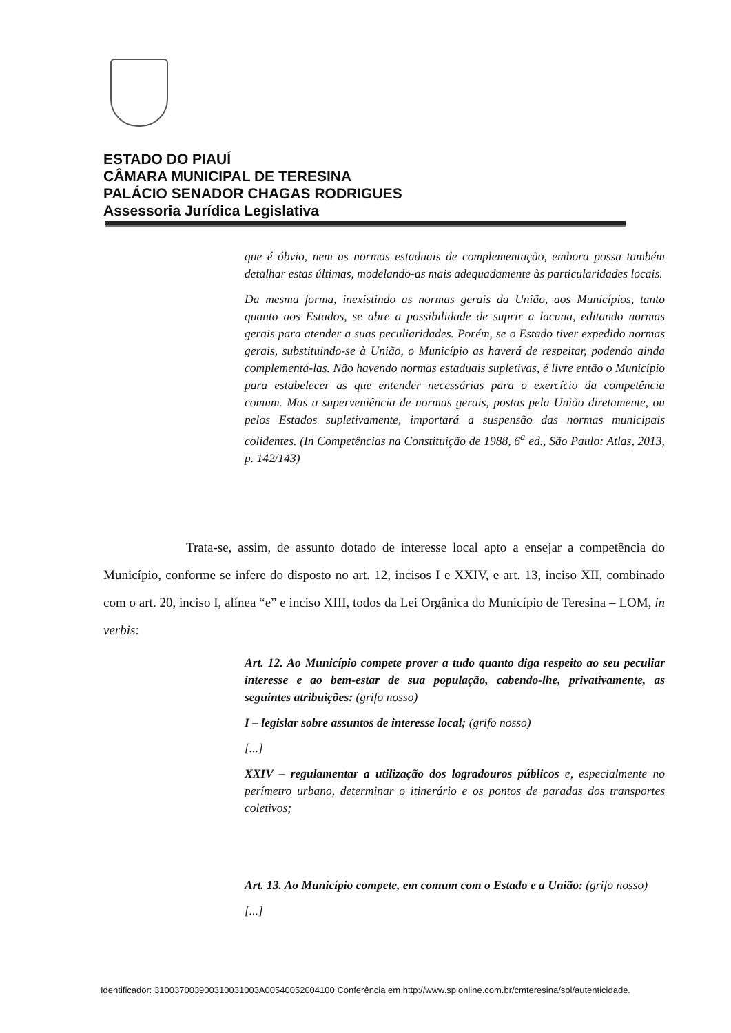ESTADO DO PIAUÍ
CÂMARA MUNICIPAL DE TERESINA
PALÁCIO SENADOR CHAGAS RODRIGUES
Assessoria Jurídica Legislativa
que é óbvio, nem as normas estaduais de complementação, embora possa também detalhar estas últimas, modelando-as mais adequadamente às particularidades locais.
Da mesma forma, inexistindo as normas gerais da União, aos Municípios, tanto quanto aos Estados, se abre a possibilidade de suprir a lacuna, editando normas gerais para atender a suas peculiaridades. Porém, se o Estado tiver expedido normas gerais, substituindo-se à União, o Município as haverá de respeitar, podendo ainda complementá-las. Não havendo normas estaduais supletivas, é livre então o Município para estabelecer as que entender necessárias para o exercício da competência comum. Mas a superveniência de normas gerais, postas pela União diretamente, ou pelos Estados supletivamente, importará a suspensão das normas municipais colidentes. (In Competências na Constituição de 1988, 6<sup>a</sup> ed., São Paulo: Atlas, 2013, p. 142/143)
Trata-se, assim, de assunto dotado de interesse local apto a ensejar a competência do Município, conforme se infere do disposto no art. 12, incisos I e XXIV, e art. 13, inciso XII, combinado com o art. 20, inciso I, alínea “e” e inciso XIII, todos da Lei Orgânica do Município de Teresina – LOM, in verbis:
Art. 12. Ao Município compete prover a tudo quanto diga respeito ao seu peculiar interesse e ao bem-estar de sua população, cabendo-lhe, privativamente, as seguintes atribuições: (grifo nosso)
I – legislar sobre assuntos de interesse local; (grifo nosso)
[...]
XXIV – regulamentar a utilização dos logradouros públicos e, especialmente no perímetro urbano, determinar o itinerário e os pontos de paradas dos transportes coletivos;
Art. 13. Ao Município compete, em comum com o Estado e a União: (grifo nosso)
[...]
Identificador: 310037003900310031003A00540052004100 Conferência em http://www.splonline.com.br/cmteresina/spl/autenticidade.